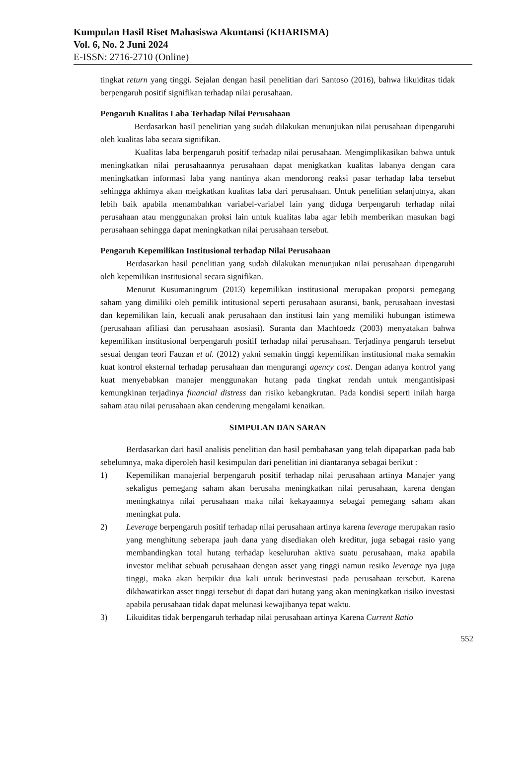Kumpulan Hasil Riset Mahasiswa Akuntansi (KHARISMA)
Vol. 6, No. 2 Juni 2024
E-ISSN: 2716-2710 (Online)
tingkat return yang tinggi. Sejalan dengan hasil penelitian dari Santoso (2016), bahwa likuiditas tidak berpengaruh positif signifikan terhadap nilai perusahaan.
Pengaruh Kualitas Laba Terhadap Nilai Perusahaan
Berdasarkan hasil penelitian yang sudah dilakukan menunjukan nilai perusahaan dipengaruhi oleh kualitas laba secara signifikan.
Kualitas laba berpengaruh positif terhadap nilai perusahaan. Mengimplikasikan bahwa untuk meningkatkan nilai perusahaannya perusahaan dapat menigkatkan kualitas labanya dengan cara meningkatkan informasi laba yang nantinya akan mendorong reaksi pasar terhadap laba tersebut sehingga akhirnya akan meigkatkan kualitas laba dari perusahaan. Untuk penelitian selanjutnya, akan lebih baik apabila menambahkan variabel-variabel lain yang diduga berpengaruh terhadap nilai perusahaan atau menggunakan proksi lain untuk kualitas laba agar lebih memberikan masukan bagi perusahaan sehingga dapat meningkatkan nilai perusahaan tersebut.
Pengaruh Kepemilikan Institusional terhadap Nilai Perusahaan
Berdasarkan hasil penelitian yang sudah dilakukan menunjukan nilai perusahaan dipengaruhi oleh kepemilikan institusional secara signifikan.
Menurut Kusumaningrum (2013) kepemilikan institusional merupakan proporsi pemegang saham yang dimiliki oleh pemilik intitusional seperti perusahaan asuransi, bank, perusahaan investasi dan kepemilikan lain, kecuali anak perusahaan dan institusi lain yang memiliki hubungan istimewa (perusahaan afiliasi dan perusahaan asosiasi). Suranta dan Machfoedz (2003) menyatakan bahwa kepemilikan institusional berpengaruh positif terhadap nilai perusahaan. Terjadinya pengaruh tersebut sesuai dengan teori Fauzan et al. (2012) yakni semakin tinggi kepemilikan institusional maka semakin kuat kontrol eksternal terhadap perusahaan dan mengurangi agency cost. Dengan adanya kontrol yang kuat menyebabkan manajer menggunakan hutang pada tingkat rendah untuk mengantisipasi kemungkinan terjadinya financial distress dan risiko kebangkrutan. Pada kondisi seperti inilah harga saham atau nilai perusahaan akan cenderung mengalami kenaikan.
SIMPULAN DAN SARAN
Berdasarkan dari hasil analisis penelitian dan hasil pembahasan yang telah dipaparkan pada bab sebelumnya, maka diperoleh hasil kesimpulan dari penelitian ini diantaranya sebagai berikut :
1) Kepemilikan manajerial berpengaruh positif terhadap nilai perusahaan artinya Manajer yang sekaligus pemegang saham akan berusaha meningkatkan nilai perusahaan, karena dengan meningkatnya nilai perusahaan maka nilai kekayaannya sebagai pemegang saham akan meningkat pula.
2) Leverage berpengaruh positif terhadap nilai perusahaan artinya karena leverage merupakan rasio yang menghitung seberapa jauh dana yang disediakan oleh kreditur, juga sebagai rasio yang membandingkan total hutang terhadap keseluruhan aktiva suatu perusahaan, maka apabila investor melihat sebuah perusahaan dengan asset yang tinggi namun resiko leverage nya juga tinggi, maka akan berpikir dua kali untuk berinvestasi pada perusahaan tersebut. Karena dikhawatirkan asset tinggi tersebut di dapat dari hutang yang akan meningkatkan risiko investasi apabila perusahaan tidak dapat melunasi kewajibanya tepat waktu.
3) Likuiditas tidak berpengaruh terhadap nilai perusahaan artinya Karena Current Ratio
552